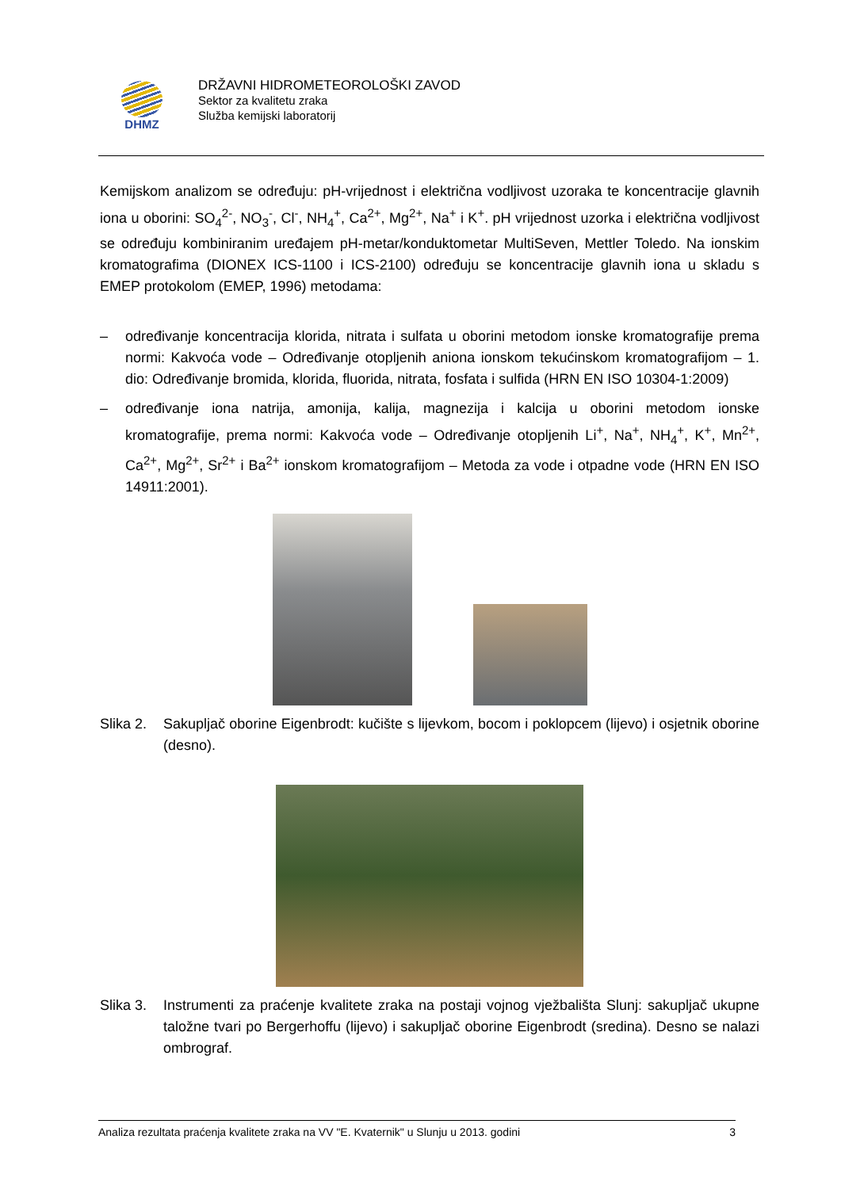DHMZ
DRŽAVNI HIDROMETEOROLOŠKI ZAVOD
Sektor za kvalitetu zraka
Služba kemijski laboratorij
Kemijskom analizom se određuju: pH-vrijednost i električna vodljivost uzoraka te koncentracije glavnih iona u oborini: SO<sub>4</sub><sup>2-</sup>, NO<sub>3</sub><sup>-</sup>, Cl<sup>-</sup>, NH<sub>4</sub><sup>+</sup>, Ca<sup>2+</sup>, Mg<sup>2+</sup>, Na<sup>+</sup> i K<sup>+</sup>. pH vrijednost uzorka i električna vodljivost se određuju kombiniranim uređajem pH-metar/konduktometar MultiSeven, Mettler Toledo. Na ionskim kromatografima (DIONEX ICS-1100 i ICS-2100) određuju se koncentracije glavnih iona u skladu s EMEP protokolom (EMEP, 1996) metodama:
– određivanje koncentracija klorida, nitrata i sulfata u oborini metodom ionske kromatografije prema normi: Kakvoća vode – Određivanje otopljenih aniona ionskom tekućinskom kromatografijom – 1. dio: Određivanje bromida, klorida, fluorida, nitrata, fosfata i sulfida (HRN EN ISO 10304-1:2009)
– određivanje iona natrija, amonija, kalija, magnezija i kalcija u oborini metodom ionske kromatografije, prema normi: Kakvoća vode – Određivanje otopljenih Li<sup>+</sup>, Na<sup>+</sup>, NH<sub>4</sub><sup>+</sup>, K<sup>+</sup>, Mn<sup>2+</sup>, Ca<sup>2+</sup>, Mg<sup>2+</sup>, Sr<sup>2+</sup> i Ba<sup>2+</sup> ionskom kromatografijom – Metoda za vode i otpadne vode (HRN EN ISO 14911:2001).
Slika 2. Sakupljač oborine Eigenbrodt: kučište s lijevkom, bocom i poklopcem (lijevo) i osjetnik oborine (desno).
Slika 3. Instrumenti za praćenje kvalitete zraka na postaji vojnog vježbališta Slunj: sakupljač ukupne taložne tvari po Bergerhoffu (lijevo) i sakupljač oborine Eigenbrodt (sredina). Desno se nalazi ombrograf.
Analiza rezultata praćenja kvalitete zraka na VV "E. Kvaternik" u Slunju u 2013. godini 3